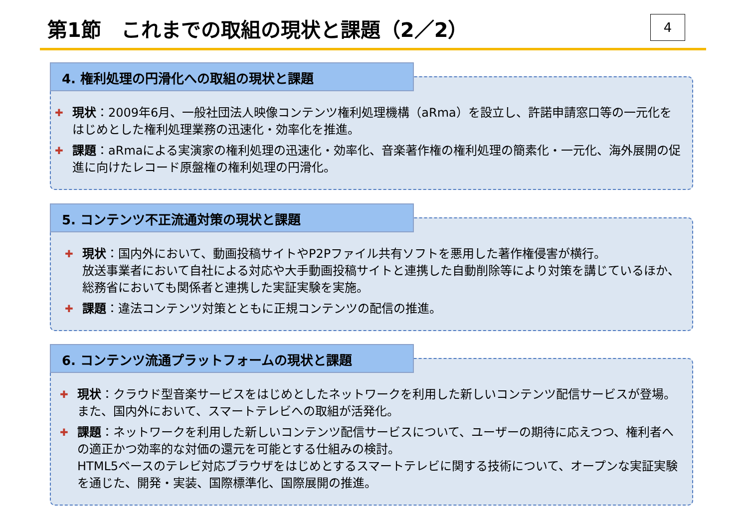第1節　これまでの取組の現状と課題（2／2）
4
4. 権利処理の円滑化への取組の現状と課題
✚
現状：2009年6月、一般社団法人映像コンテンツ権利処理機構（aRma）を設立し、許諾申請窓口等の一元化をはじめとした権利処理業務の迅速化・効率化を推進。
✚
課題：aRmaによる実演家の権利処理の迅速化・効率化、音楽著作権の権利処理の簡素化・一元化、海外展開の促進に向けたレコード原盤権の権利処理の円滑化。
5. コンテンツ不正流通対策の現状と課題
✚
現状：国内外において、動画投稿サイトやP2Pファイル共有ソフトを悪用した著作権侵害が横行。
放送事業者において自社による対応や大手動画投稿サイトと連携した自動削除等により対策を講じているほか、総務省においても関係者と連携した実証実験を実施。
✚
課題：違法コンテンツ対策とともに正規コンテンツの配信の推進。
6. コンテンツ流通プラットフォームの現状と課題
✚
現状：クラウド型音楽サービスをはじめとしたネットワークを利用した新しいコンテンツ配信サービスが登場。また、国内外において、スマートテレビへの取組が活発化。
✚
課題：ネットワークを利用した新しいコンテンツ配信サービスについて、ユーザーの期待に応えつつ、権利者への適正かつ効率的な対価の還元を可能とする仕組みの検討。
HTML5ベースのテレビ対応ブラウザをはじめとするスマートテレビに関する技術について、オープンな実証実験を通じた、開発・実装、国際標準化、国際展開の推進。